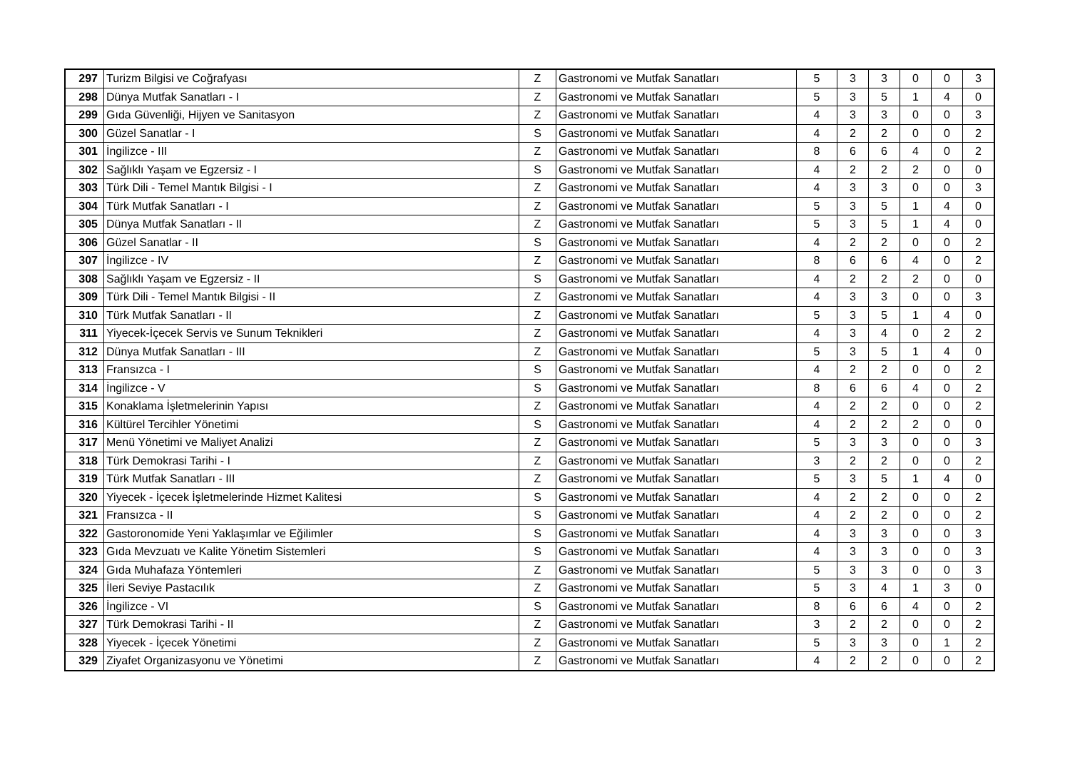| 297 | Turizm Bilgisi ve Coğrafyası | Z | Gastronomi ve Mutfak Sanatları | 5 | 3 | 3 | 0 | 0 | 3 |
| 298 | Dünya Mutfak Sanatları - I | Z | Gastronomi ve Mutfak Sanatları | 5 | 3 | 5 | 1 | 4 | 0 |
| 299 | Gıda Güvenliği, Hijyen ve Sanitasyon | Z | Gastronomi ve Mutfak Sanatları | 4 | 3 | 3 | 0 | 0 | 3 |
| 300 | Güzel Sanatlar - I | S | Gastronomi ve Mutfak Sanatları | 4 | 2 | 2 | 0 | 0 | 2 |
| 301 | İngilizce - III | Z | Gastronomi ve Mutfak Sanatları | 8 | 6 | 6 | 4 | 0 | 2 |
| 302 | Sağlıklı Yaşam ve Egzersiz - I | S | Gastronomi ve Mutfak Sanatları | 4 | 2 | 2 | 2 | 0 | 0 |
| 303 | Türk Dili - Temel Mantık Bilgisi - I | Z | Gastronomi ve Mutfak Sanatları | 4 | 3 | 3 | 0 | 0 | 3 |
| 304 | Türk Mutfak Sanatları - I | Z | Gastronomi ve Mutfak Sanatları | 5 | 3 | 5 | 1 | 4 | 0 |
| 305 | Dünya Mutfak Sanatları - II | Z | Gastronomi ve Mutfak Sanatları | 5 | 3 | 5 | 1 | 4 | 0 |
| 306 | Güzel Sanatlar - II | S | Gastronomi ve Mutfak Sanatları | 4 | 2 | 2 | 0 | 0 | 2 |
| 307 | İngilizce - IV | Z | Gastronomi ve Mutfak Sanatları | 8 | 6 | 6 | 4 | 0 | 2 |
| 308 | Sağlıklı Yaşam ve Egzersiz - II | S | Gastronomi ve Mutfak Sanatları | 4 | 2 | 2 | 2 | 0 | 0 |
| 309 | Türk Dili - Temel Mantık Bilgisi - II | Z | Gastronomi ve Mutfak Sanatları | 4 | 3 | 3 | 0 | 0 | 3 |
| 310 | Türk Mutfak Sanatları - II | Z | Gastronomi ve Mutfak Sanatları | 5 | 3 | 5 | 1 | 4 | 0 |
| 311 | Yiyecek-İçecek Servis ve Sunum Teknikleri | Z | Gastronomi ve Mutfak Sanatları | 4 | 3 | 4 | 0 | 2 | 2 |
| 312 | Dünya Mutfak Sanatları - III | Z | Gastronomi ve Mutfak Sanatları | 5 | 3 | 5 | 1 | 4 | 0 |
| 313 | Fransızca - I | S | Gastronomi ve Mutfak Sanatları | 4 | 2 | 2 | 0 | 0 | 2 |
| 314 | İngilizce - V | S | Gastronomi ve Mutfak Sanatları | 8 | 6 | 6 | 4 | 0 | 2 |
| 315 | Konaklama İşletmelerinin Yapısı | Z | Gastronomi ve Mutfak Sanatları | 4 | 2 | 2 | 0 | 0 | 2 |
| 316 | Kültürel Tercihler Yönetimi | S | Gastronomi ve Mutfak Sanatları | 4 | 2 | 2 | 2 | 0 | 0 |
| 317 | Menü Yönetimi ve Maliyet Analizi | Z | Gastronomi ve Mutfak Sanatları | 5 | 3 | 3 | 0 | 0 | 3 |
| 318 | Türk Demokrasi Tarihi - I | Z | Gastronomi ve Mutfak Sanatları | 3 | 2 | 2 | 0 | 0 | 2 |
| 319 | Türk Mutfak Sanatları - III | Z | Gastronomi ve Mutfak Sanatları | 5 | 3 | 5 | 1 | 4 | 0 |
| 320 | Yiyecek - İçecek İşletmelerinde Hizmet Kalitesi | S | Gastronomi ve Mutfak Sanatları | 4 | 2 | 2 | 0 | 0 | 2 |
| 321 | Fransızca - II | S | Gastronomi ve Mutfak Sanatları | 4 | 2 | 2 | 0 | 0 | 2 |
| 322 | Gastoronomide Yeni Yaklaşımlar ve Eğilimler | S | Gastronomi ve Mutfak Sanatları | 4 | 3 | 3 | 0 | 0 | 3 |
| 323 | Gıda Mevzuatı ve Kalite Yönetim Sistemleri | S | Gastronomi ve Mutfak Sanatları | 4 | 3 | 3 | 0 | 0 | 3 |
| 324 | Gıda Muhafaza Yöntemleri | Z | Gastronomi ve Mutfak Sanatları | 5 | 3 | 3 | 0 | 0 | 3 |
| 325 | İleri Seviye Pastacılık | Z | Gastronomi ve Mutfak Sanatları | 5 | 3 | 4 | 1 | 3 | 0 |
| 326 | İngilizce - VI | S | Gastronomi ve Mutfak Sanatları | 8 | 6 | 6 | 4 | 0 | 2 |
| 327 | Türk Demokrasi Tarihi - II | Z | Gastronomi ve Mutfak Sanatları | 3 | 2 | 2 | 0 | 0 | 2 |
| 328 | Yiyecek - İçecek Yönetimi | Z | Gastronomi ve Mutfak Sanatları | 5 | 3 | 3 | 0 | 1 | 2 |
| 329 | Ziyafet Organizasyonu ve Yönetimi | Z | Gastronomi ve Mutfak Sanatları | 4 | 2 | 2 | 0 | 0 | 2 |